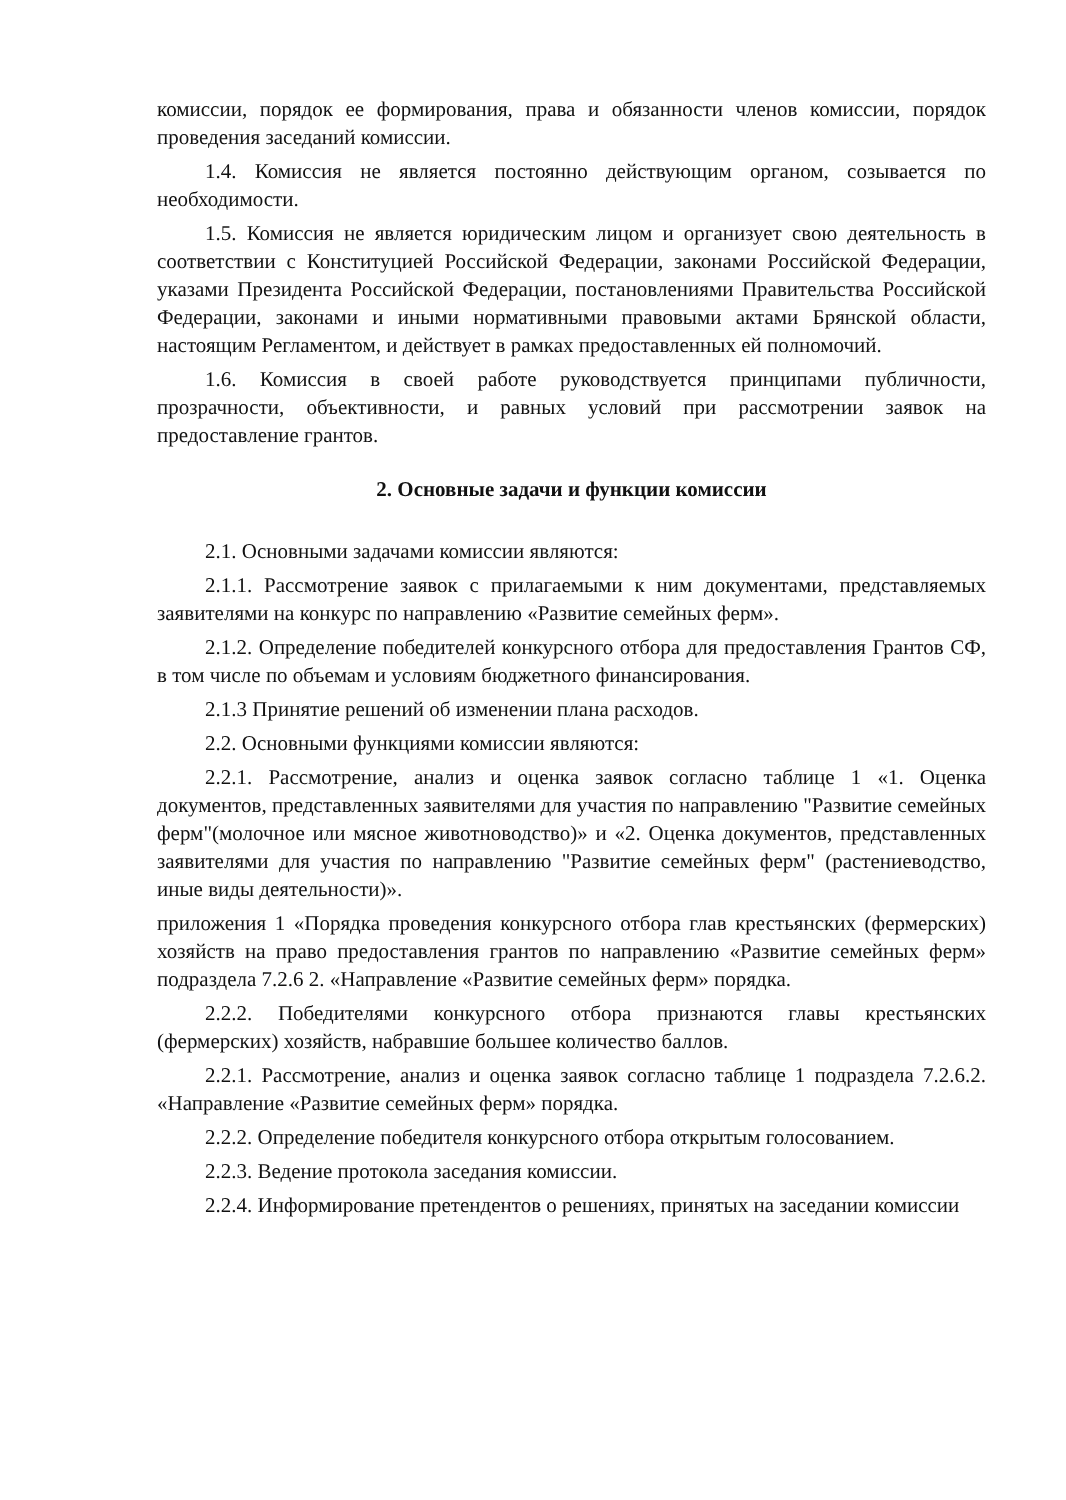комиссии, порядок ее формирования, права и обязанности членов комиссии, порядок проведения заседаний комиссии.
1.4. Комиссия не является постоянно действующим органом, созывается по необходимости.
1.5. Комиссия не является юридическим лицом и организует свою деятельность в соответствии с Конституцией Российской Федерации, законами Российской Федерации, указами Президента Российской Федерации, постановлениями Правительства Российской Федерации, законами и иными нормативными правовыми актами Брянской области, настоящим Регламентом, и действует в рамках предоставленных ей полномочий.
1.6. Комиссия в своей работе руководствуется принципами публичности, прозрачности, объективности, и равных условий при рассмотрении заявок на предоставление грантов.
2. Основные задачи и функции комиссии
2.1. Основными задачами комиссии являются:
2.1.1. Рассмотрение заявок с прилагаемыми к ним документами, представляемых заявителями на конкурс по направлению «Развитие семейных ферм».
2.1.2. Определение победителей конкурсного отбора для предоставления Грантов СФ, в том числе по объемам и условиям бюджетного финансирования.
2.1.3 Принятие решений об изменении плана расходов.
2.2. Основными функциями комиссии являются:
2.2.1. Рассмотрение, анализ и оценка заявок согласно таблице 1 «1. Оценка документов, представленных заявителями для участия по направлению "Развитие семейных ферм"(молочное или мясное животноводство)» и «2. Оценка документов, представленных заявителями для участия по направлению "Развитие семейных ферм" (растениеводство, иные виды деятельности)».
приложения 1 «Порядка проведения конкурсного отбора глав крестьянских (фермерских) хозяйств на право предоставления грантов по направлению «Развитие семейных ферм» подраздела 7.2.6 2. «Направление «Развитие семейных ферм» порядка.
2.2.2. Победителями конкурсного отбора признаются главы крестьянских (фермерских) хозяйств, набравшие большее количество баллов.
2.2.1. Рассмотрение, анализ и оценка заявок согласно таблице 1 подраздела 7.2.6.2. «Направление «Развитие семейных ферм» порядка.
2.2.2. Определение победителя конкурсного отбора открытым голосованием.
2.2.3. Ведение протокола заседания комиссии.
2.2.4. Информирование претендентов о решениях, принятых на заседании комиссии